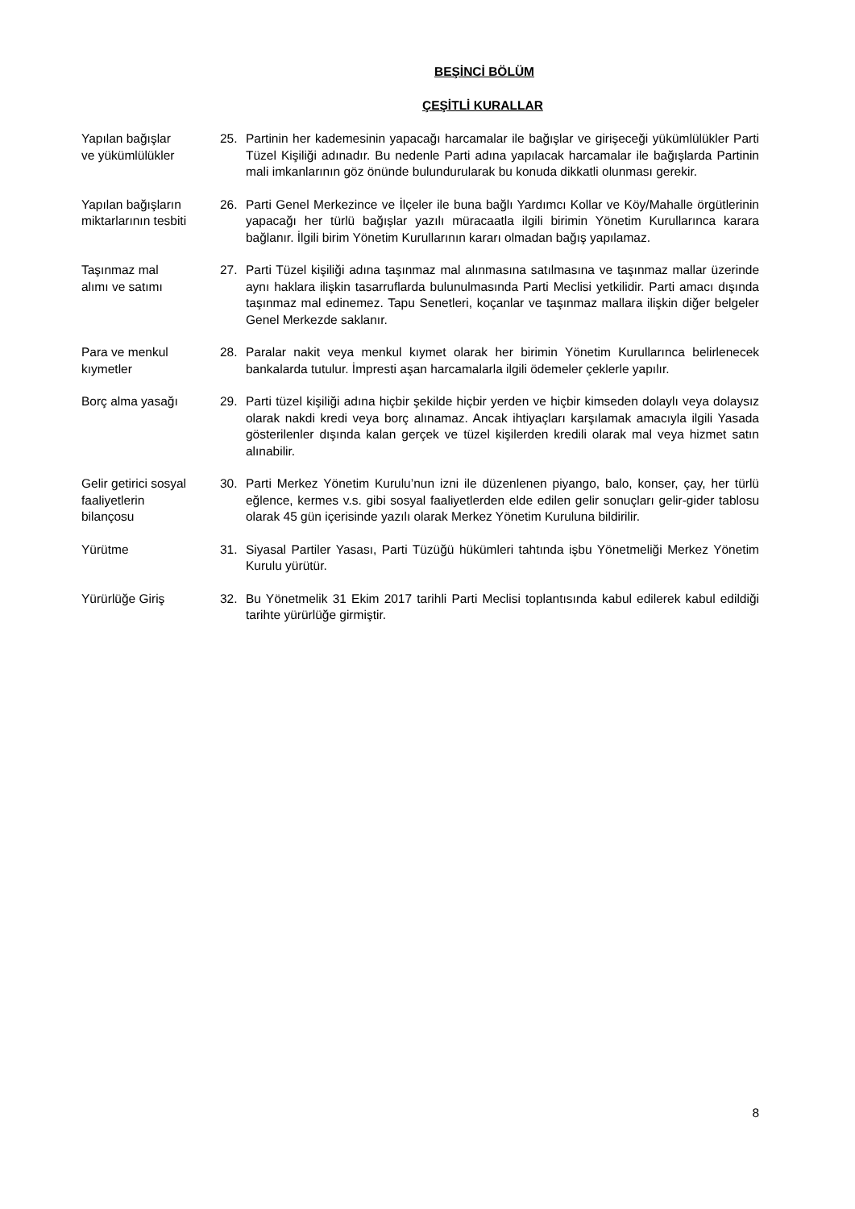BEŞİNCİ BÖLÜM
ÇEŞİTLİ KURALLAR
Yapılan bağışlar
ve yükümlülükler
25. Partinin her kademesinin yapacağı harcamalar ile bağışlar ve girişeceği yükümlülükler Parti Tüzel Kişiliği adınadır. Bu nedenle Parti adına yapılacak harcamalar ile bağışlarda Partinin mali imkanlarının göz önünde bulundurularak bu konuda dikkatli olunması gerekir.
Yapılan bağışların
miktarlarının tesbiti
26. Parti Genel Merkezince ve İlçeler ile buna bağlı Yardımcı Kollar ve Köy/Mahalle örgütlerinin yapacağı her türlü bağışlar yazılı müracaatla ilgili birimin Yönetim Kurullarınca karara bağlanır. İlgili birim Yönetim Kurullarının kararı olmadan bağış yapılamaz.
Taşınmaz mal
alımı ve satımı
27. Parti Tüzel kişiliği adına taşınmaz mal alınmasına satılmasına ve taşınmaz mallar üzerinde aynı haklara ilişkin tasarruflarda bulunulmasında Parti Meclisi yetkilidir. Parti amacı dışında taşınmaz mal edinemez. Tapu Senetleri, koçanlar ve taşınmaz mallara ilişkin diğer belgeler Genel Merkezde saklanır.
Para ve menkul
kıymetler
28. Paralar nakit veya menkul kıymet olarak her birimin Yönetim Kurullarınca belirlenecek bankalarda tutulur. İmpresti aşan harcamalarla ilgili ödemeler çeklerle yapılır.
Borç alma yasağı 29. Parti tüzel kişiliği adına hiçbir şekilde hiçbir yerden ve hiçbir kimseden dolaylı veya dolaysız olarak nakdi kredi veya borç alınamaz. Ancak ihtiyaçları karşılamak amacıyla ilgili Yasada gösterilenler dışında kalan gerçek ve tüzel kişilerden kredili olarak mal veya hizmet satın alınabilir.
Gelir getirici sosyal
faaliyetlerin
bilançosu
30. Parti Merkez Yönetim Kurulu’nun izni ile düzenlenen piyango, balo, konser, çay, her türlü eğlence, kermes v.s. gibi sosyal faaliyetlerden elde edilen gelir sonuçları gelir-gider tablosu olarak 45 gün içerisinde yazılı olarak Merkez Yönetim Kuruluna bildirilir.
Yürütme 31. Siyasal Partiler Yasası, Parti Tüzüğü hükümleri tahtında işbu Yönetmeliği Merkez Yönetim Kurulu yürütür.
Yürürlüğe Giriş 32. Bu Yönetmelik 31 Ekim 2017 tarihli Parti Meclisi toplantısında kabul edilerek kabul edildiği tarihte yürürlüğe girmiştir.
8